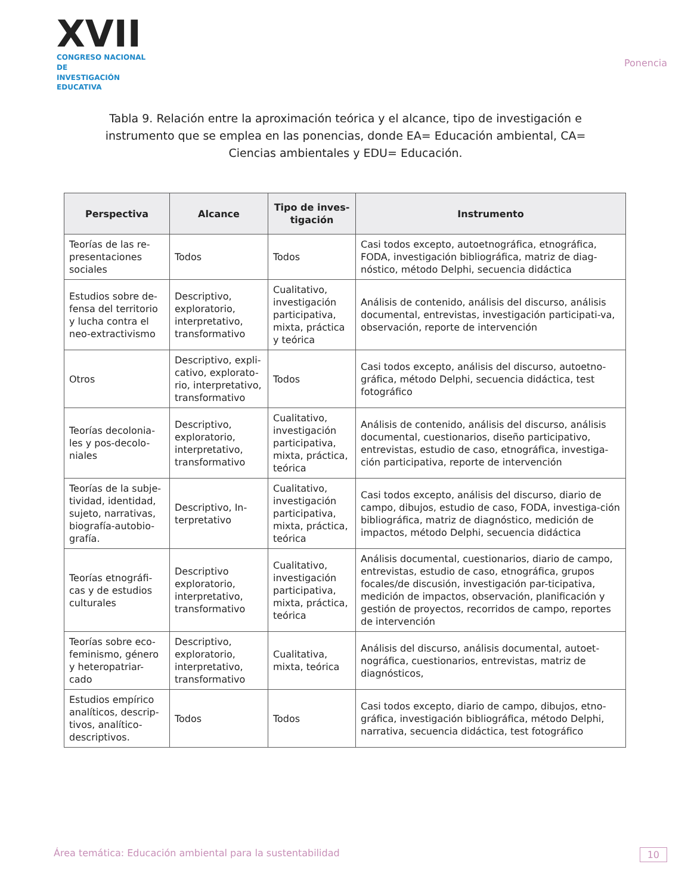XVII
CONGRESO NACIONAL DE
INVESTIGACIÓN EDUCATIVA
Ponencia
Tabla 9. Relación entre la aproximación teórica y el alcance, tipo de investigación e instrumento que se emplea en las ponencias, donde EA= Educación ambiental, CA= Ciencias ambientales y EDU= Educación.
| Perspectiva | Alcance | Tipo de inves-tigación | Instrumento |
| --- | --- | --- | --- |
| Teorías de las re-presentaciones sociales | Todos | Todos | Casi todos excepto, autoetnográfica, etnográfica, FODA, investigación bibliográfica, matriz de diag-nóstico, método Delphi, secuencia didáctica |
| Estudios sobre de-fensa del territorio y lucha contra el neo-extractivismo | Descriptivo, exploratorio, interpretativo, transformativo | Cualitativo, investigación participativa, mixta, práctica y teórica | Análisis de contenido, análisis del discurso, análisis documental, entrevistas, investigación participati-va, observación, reporte de intervención |
| Otros | Descriptivo, expli-cativo, explorato-rio, interpretativo, transformativo | Todos | Casi todos excepto, análisis del discurso, autoetno-gráfica, método Delphi, secuencia didáctica, test fotográfico |
| Teorías decolonia-les y pos-decolo-niales | Descriptivo, exploratorio, interpretativo, transformativo | Cualitativo, investigación participativa, mixta, práctica, teórica | Análisis de contenido, análisis del discurso, análisis documental, cuestionarios, diseño participativo, entrevistas, estudio de caso, etnográfica, investiga-ción participativa, reporte de intervención |
| Teorías de la subje-tividad, identidad, sujeto, narrativas, biografía-autobio-grafía. | Descriptivo, In-terpretativo | Cualitativo, investigación participativa, mixta, práctica, teórica | Casi todos excepto, análisis del discurso, diario de campo, dibujos, estudio de caso, FODA, investiga-ción bibliográfica, matriz de diagnóstico, medición de impactos, método Delphi, secuencia didáctica |
| Teorías etnográfi-cas y de estudios culturales | Descriptivo exploratorio, interpretativo, transformativo | Cualitativo, investigación participativa, mixta, práctica, teórica | Análisis documental, cuestionarios, diario de campo, entrevistas, estudio de caso, etnográfica, grupos focales/de discusión, investigación par-ticipativa, medición de impactos, observación, planificación y gestión de proyectos, recorridos de campo, reportes de intervención |
| Teorías sobre eco-feminismo, género y heteropatriar-cado | Descriptivo, exploratorio, interpretativo, transformativo | Cualitativa, mixta, teórica | Análisis del discurso, análisis documental, autoet-nográfica, cuestionarios, entrevistas, matriz de diagnósticos, |
| Estudios empírico analíticos, descrip-tivos, analítico-descriptivos. | Todos | Todos | Casi todos excepto, diario de campo, dibujos, etno-gráfica, investigación bibliográfica, método Delphi, narrativa, secuencia didáctica, test fotográfico |
Área temática: Educación ambiental para la sustentabilidad 10